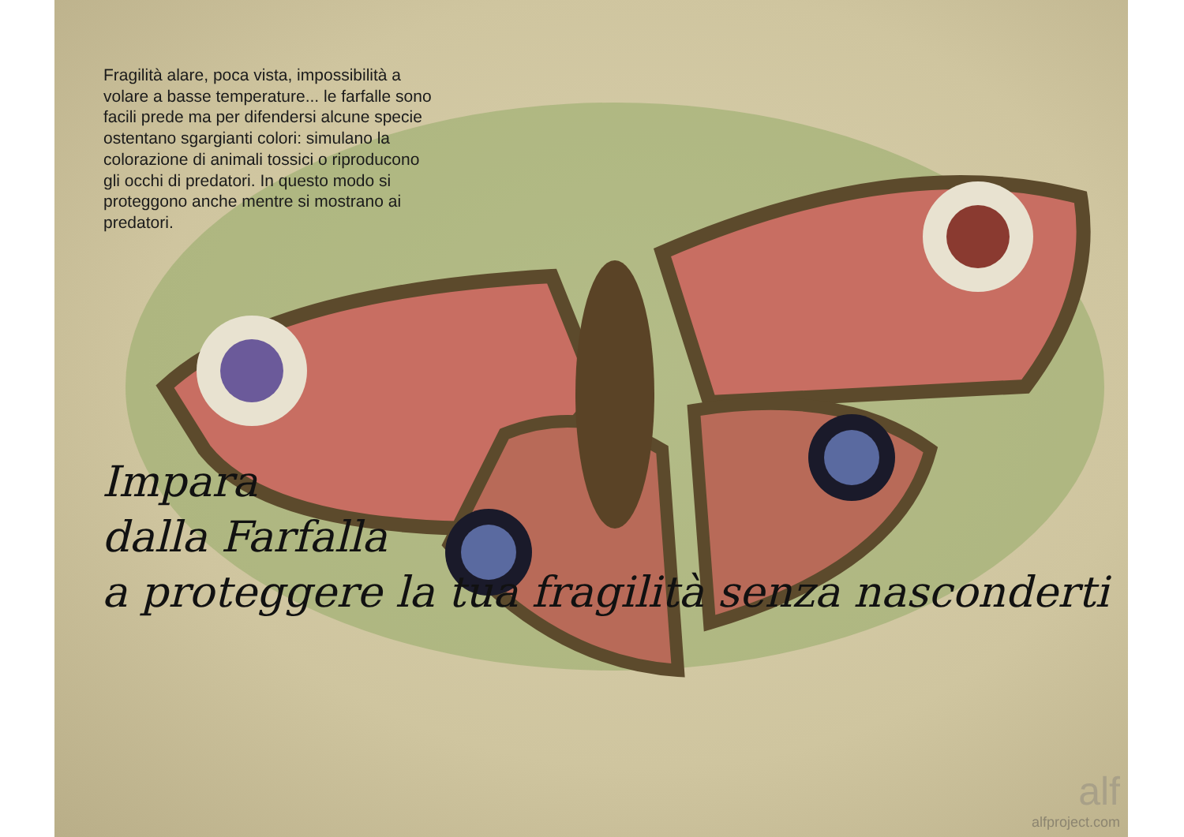Fragilità alare, poca vista, impossibilità a volare a basse temperature... le farfalle sono facili prede ma per difendersi alcune specie ostentano sgargianti colori: simulano la colorazione di animali tossici o riproducono gli occhi di predatori. In questo modo si proteggono anche mentre si mostrano ai predatori.
Impara
dalla Farfalla
a proteggere la tua fragilità senza nasconderti
alf
alfproject.com